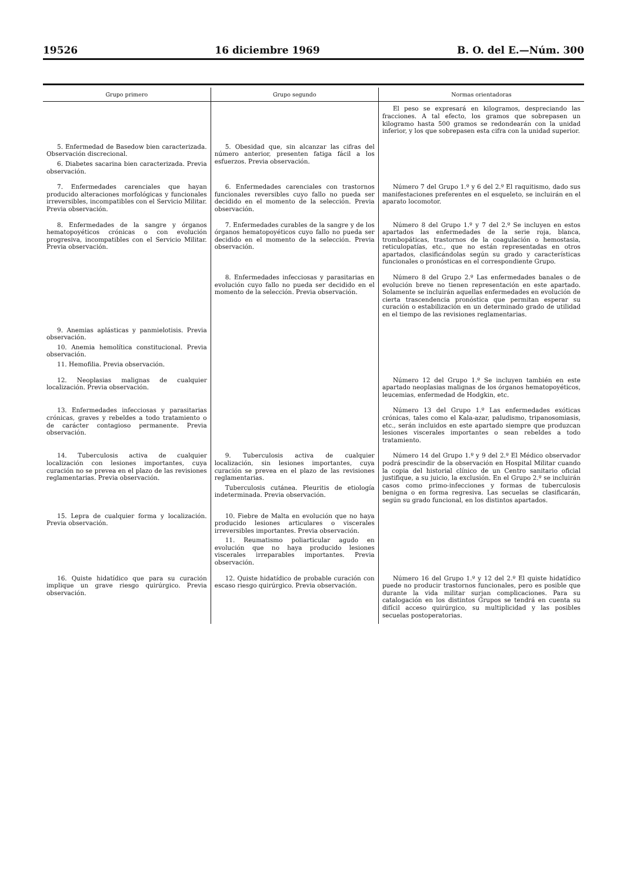19526 16 diciembre 1969 B. O. del E.—Núm. 300
| Grupo primero | Grupo segundo | Normas orientadoras |
| --- | --- | --- |
| | | El peso se expresará en kilogramos, despreciando las fracciones. A tal efecto, los gramos que sobrepasen un kilogramo hasta 500 gramos se redondearán con la unidad inferior, y los que sobrepasen esta cifra con la unidad superior. |
| 5. Enfermedad de Basedow bien caracterizada. Observación discrecional. 6. Diabetes sacarina bien caracterizada. Previa observación. | 5. Obesidad que, sin alcanzar las cifras del número anterior, presenten fatiga fácil a los esfuerzos. Previa observación. | |
| 7. Enfermedades carenciales que hayan producido alteraciones morfológicas y funcionales irreversibles, incompatibles con el Servicio Militar. Previa observación. | 6. Enfermedades carenciales con trastornos funcionales reversibles cuyo fallo no pueda ser decidido en el momento de la selección. Previa observación. | Número 7 del Grupo 1.º y 6 del 2.º El raquitismo, dado sus manifestaciones preferentes en el esqueleto, se incluirán en el aparato locomotor. |
| 8. Enfermedades de la sangre y órganos hematopoyéticos crónicas o con evolución progresiva, incompatibles con el Servicio Militar. Previa observación. | 7. Enfermedades curables de la sangre y de los órganos hematopoyéticos cuyo fallo no pueda ser decidido en el momento de la selección. Previa observación. | Número 8 del Grupo 1.º y 7 del 2.º Se incluyen en estos apartados las enfermedades de la serie roja, blanca, trombopáticas, trastornos de la coagulación o hemostasia, reticulopatías, etc., que no están representadas en otros apartados, clasificándolas según su grado y características funcionales o pronósticas en el correspondiente Grupo. |
| | 8. Enfermedades infecciosas y parasitarias en evolución cuyo fallo no pueda ser decidido en el momento de la selección. Previa observación. | Número 8 del Grupo 2.º Las enfermedades banales o de evolución breve no tienen representación en este apartado. Solamente se incluirán aquellas enfermedades en evolución de cierta trascendencia pronóstica que permitan esperar su curación o estabilización en un determinado grado de utilidad en el tiempo de las revisiones reglamentarias. |
| 9. Anemias aplásticas y panmielotisis. Previa observación. 10. Anemia hemolítica constitucional. Previa observación. 11. Hemofilia. Previa observación. | | |
| 12. Neoplasias malignas de cualquier localización. Previa observación. | | Número 12 del Grupo 1.º Se incluyen también en este apartado neoplasias malignas de los órganos hematopoyéticos, leucemias, enfermedad de Hodgkin, etc. |
| 13. Enfermedades infecciosas y parasitarias crónicas, graves y rebeldes a todo tratamiento o de carácter contagioso permanente. Previa observación. | | Número 13 del Grupo 1.º Las enfermedades exóticas crónicas, tales como el Kala-azar, paludismo, tripanosomiasis, etc., serán incluidos en este apartado siempre que produzcan lesiones viscerales importantes o sean rebeldes a todo tratamiento. |
| 14. Tuberculosis activa de cualquier localización con lesiones importantes, cuya curación no se prevea en el plazo de las revisiones reglamentarias. Previa observación. | 9. Tuberculosis activa de cualquier localización, sin lesiones importantes, cuya curación se prevea en el plazo de las revisiones reglamentarias. Tuberculosis cutánea. Pleuritis de etiología indeterminada. Previa observación. | Número 14 del Grupo 1.º y 9 del 2.º El Médico observador podrá prescindir de la observación en Hospital Militar cuando la copia del historial clínico de un Centro sanitario oficial justifique, a su juicio, la exclusión. En el Grupo 2.º se incluirán casos como primo-infecciones y formas de tuberculosis benigna o en forma regresiva. Las secuelas se clasificarán, según su grado funcional, en los distintos apartados. |
| 15. Lepra de cualquier forma y localización. Previa observación. | 10. Fiebre de Malta en evolución que no haya producido lesiones articulares o viscerales irreversibles importantes. Previa observación. 11. Reumatismo poliarticular agudo en evolución que no haya producido lesiones viscerales irreparables importantes. Previa observación. | |
| 16. Quiste hidatídico que para su curación implique un grave riesgo quirúrgico. Previa observación. | 12. Quiste hidatídico de probable curación con escaso riesgo quirúrgico. Previa observación. | Número 16 del Grupo 1.º y 12 del 2.º El quiste hidatídico puede no producir trastornos funcionales, pero es posible que durante la vida militar surjan complicaciones. Para su catalogación en los distintos Grupos se tendrá en cuenta su difícil acceso quirúrgico, su multiplicidad y las posibles secuelas postoperatorias. |